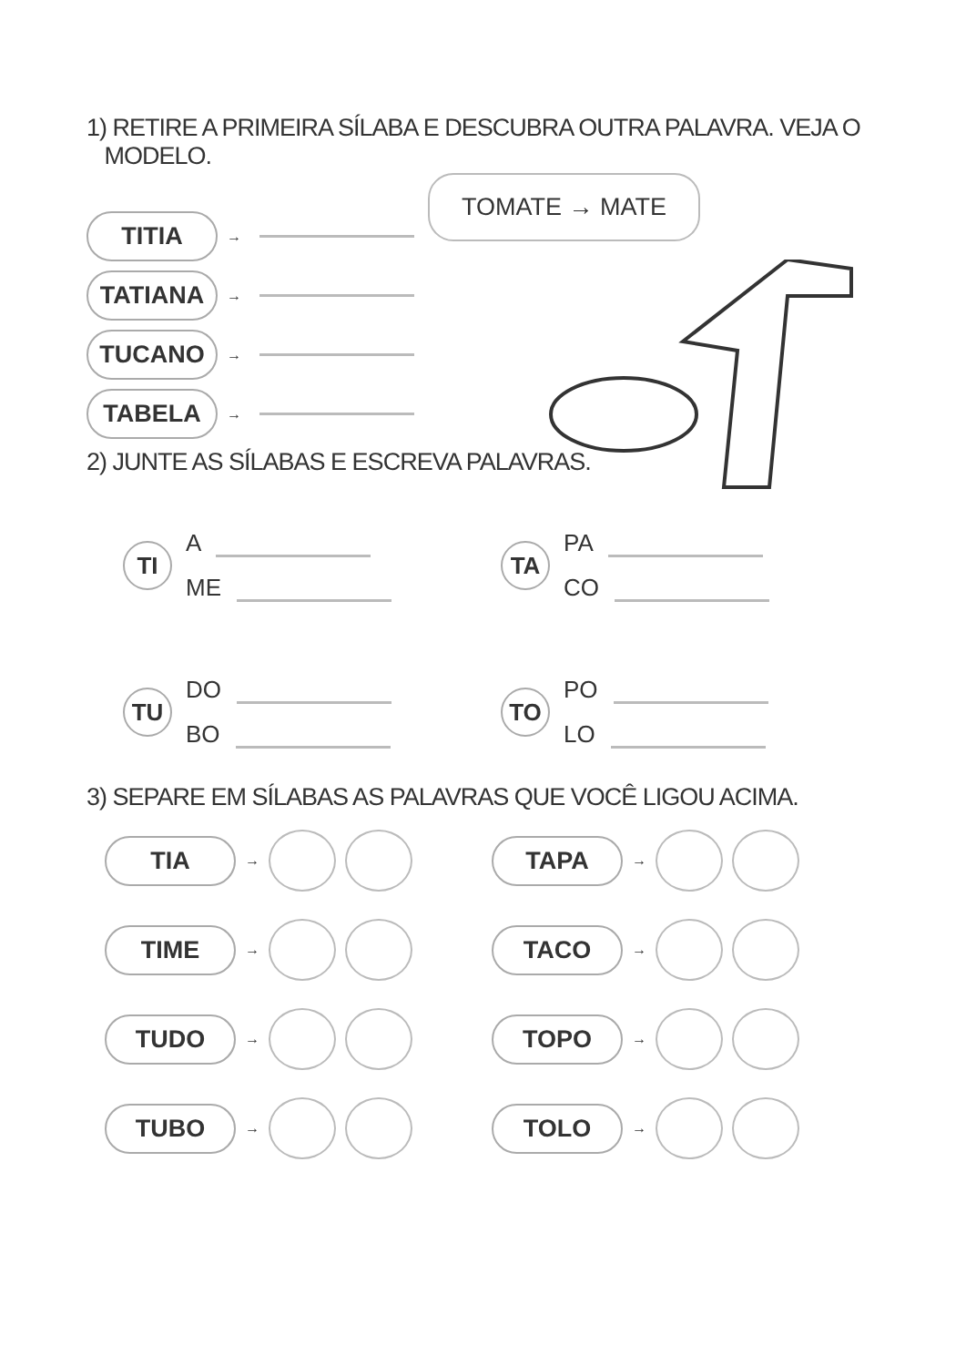1) RETIRE A PRIMEIRA SÍLABA E DESCUBRA OUTRA PALAVRA. VEJA O
MODELO.
TOMATE → MATE
TITIA →
TATIANA →
TUCANO →
TABELA →
2) JUNTE AS SÍLABAS E ESCREVA PALAVRAS.
TI
A
ME
TA
PA
CO
TU
DO
BO
TO
PO
LO
3) SEPARE EM SÍLABAS AS PALAVRAS QUE VOCÊ LIGOU ACIMA.
TIA →
TAPA →
TIME →
TACO →
TUDO →
TOPO →
TUBO →
TOLO →